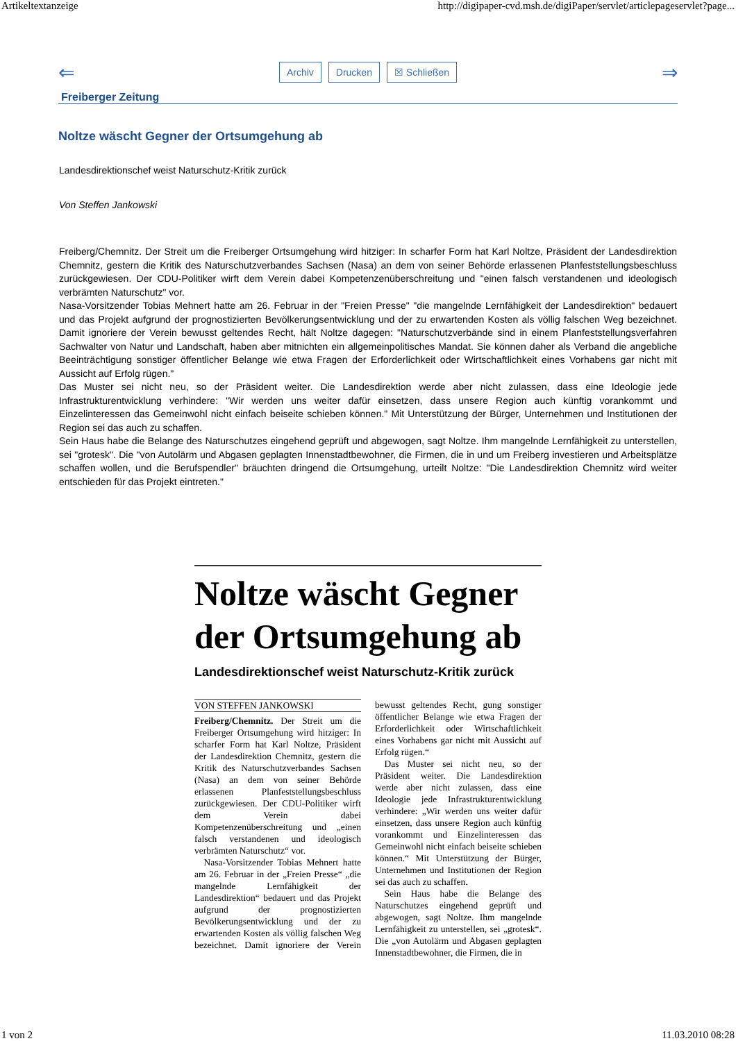Artikeltextanzeige http://digipaper-cvd.msh.de/digiPaper/servlet/articlepageservlet?page...
⇐
Archiv Drucken ☒ Schließen
⇒
Freiberger Zeitung
Noltze wäscht Gegner der Ortsumgehung ab
Landesdirektionschef weist Naturschutz-Kritik zurück
Von Steffen Jankowski
Freiberg/Chemnitz. Der Streit um die Freiberger Ortsumgehung wird hitziger: In scharfer Form hat Karl Noltze, Präsident der Landesdirektion Chemnitz, gestern die Kritik des Naturschutzverbandes Sachsen (Nasa) an dem von seiner Behörde erlassenen Planfeststellungsbeschluss zurückgewiesen. Der CDU-Politiker wirft dem Verein dabei Kompetenzenüberschreitung und "einen falsch verstandenen und ideologisch verbrämten Naturschutz" vor.
Nasa-Vorsitzender Tobias Mehnert hatte am 26. Februar in der "Freien Presse" "die mangelnde Lernfähigkeit der Landesdirektion" bedauert und das Projekt aufgrund der prognostizierten Bevölkerungsentwicklung und der zu erwartenden Kosten als völlig falschen Weg bezeichnet. Damit ignoriere der Verein bewusst geltendes Recht, hält Noltze dagegen: "Naturschutzverbände sind in einem Planfeststellungsverfahren Sachwalter von Natur und Landschaft, haben aber mitnichten ein allgemeinpolitisches Mandat. Sie können daher als Verband die angebliche Beeinträchtigung sonstiger öffentlicher Belange wie etwa Fragen der Erforderlichkeit oder Wirtschaftlichkeit eines Vorhabens gar nicht mit Aussicht auf Erfolg rügen."
Das Muster sei nicht neu, so der Präsident weiter. Die Landesdirektion werde aber nicht zulassen, dass eine Ideologie jede Infrastrukturentwicklung verhindere: "Wir werden uns weiter dafür einsetzen, dass unsere Region auch künftig vorankommt und Einzelinteressen das Gemeinwohl nicht einfach beiseite schieben können." Mit Unterstützung der Bürger, Unternehmen und Institutionen der Region sei das auch zu schaffen.
Sein Haus habe die Belange des Naturschutzes eingehend geprüft und abgewogen, sagt Noltze. Ihm mangelnde Lernfähigkeit zu unterstellen, sei "grotesk". Die "von Autolärm und Abgasen geplagten Innenstadtbewohner, die Firmen, die in und um Freiberg investieren und Arbeitsplätze schaffen wollen, und die Berufspendler" bräuchten dringend die Ortsumgehung, urteilt Noltze: "Die Landesdirektion Chemnitz wird weiter entschieden für das Projekt eintreten."
Noltze wäscht Gegner der Ortsumgehung ab
Landesdirektionschef weist Naturschutz-Kritik zurück
VON STEFFEN JANKOWSKI
Freiberg/Chemnitz. Der Streit um die Freiberger Ortsumgehung wird hitziger: In scharfer Form hat Karl Noltze, Präsident der Landesdirektion Chemnitz, gestern die Kritik des Naturschutzverbandes Sachsen (Nasa) an dem von seiner Behörde erlassenen Planfeststellungsbeschluss zurückgewiesen. Der CDU-Politiker wirft dem Verein dabei Kompetenzenüberschreitung und „einen falsch verstandenen und ideologisch verbrämten Naturschutz“ vor.
Nasa-Vorsitzender Tobias Mehnert hatte am 26. Februar in der „Freien Presse“ „die mangelnde Lernfähigkeit der Landesdirektion“ bedauert und das Projekt aufgrund der prognostizierten Bevölkerungsentwicklung und der zu erwartenden Kosten als völlig falschen Weg bezeichnet. Damit ignoriere der Verein bewusst geltendes Recht, gung sonstiger öffentlicher Belange wie etwa Fragen der Erforderlichkeit oder Wirtschaftlichkeit eines Vorhabens gar nicht mit Aussicht auf Erfolg rügen.“
Das Muster sei nicht neu, so der Präsident weiter. Die Landesdirektion werde aber nicht zulassen, dass eine Ideologie jede Infrastrukturentwicklung verhindere: „Wir werden uns weiter dafür einsetzen, dass unsere Region auch künftig vorankommt und Einzelinteressen das Gemeinwohl nicht einfach beiseite schieben können.“ Mit Unterstützung der Bürger, Unternehmen und Institutionen der Region sei das auch zu schaffen.
Sein Haus habe die Belange des Naturschutzes eingehend geprüft und abgewogen, sagt Noltze. Ihm mangelnde Lernfähigkeit zu unterstellen, sei „grotesk“. Die „von Autolärm und Abgasen geplagten Innenstadtbewohner, die Firmen, die in
1 von 2 11.03.2010 08:28